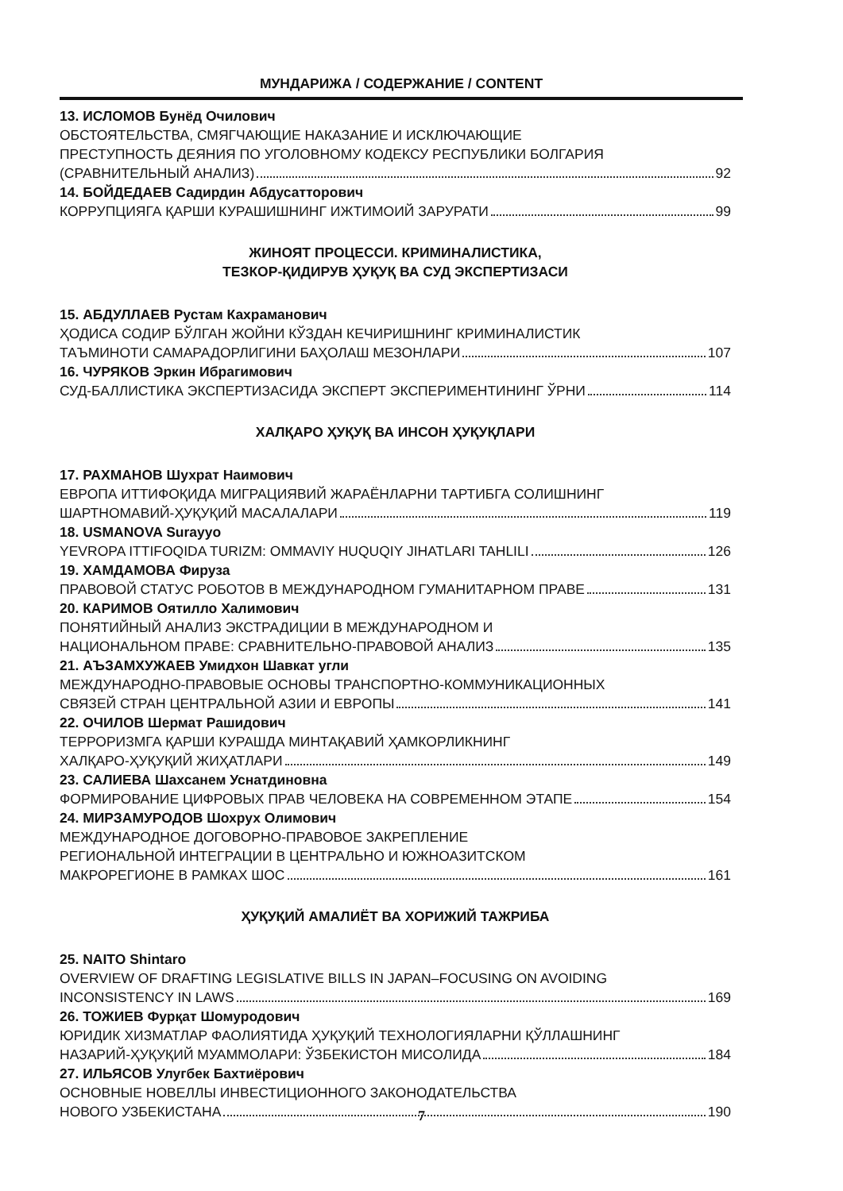МУНДАРИЖА / СОДЕРЖАНИЕ / CONTENT
13. ИСЛОМОВ Бунёд Очилович
ОБСТОЯТЕЛЬСТВА, СМЯГЧАЮЩИЕ НАКАЗАНИЕ И ИСКЛЮЧАЮЩИЕ
ПРЕСТУПНОСТЬ ДЕЯНИЯ ПО УГОЛОВНОМУ КОДЕКСУ РЕСПУБЛИКИ БОЛГАРИЯ
(СРАВНИТЕЛЬНЫЙ АНАЛИЗ) 92
14. БОЙДЕДАЕВ Садирдин Абдусатторович
КОРРУПЦИЯГА ҚАРШИ КУРАШИШНИНГ ИЖТИМОИЙ ЗАРУРАТИ 99
ЖИНОЯТ ПРОЦЕССИ. КРИМИНАЛИСТИКА,
ТЕЗКОР-ҚИДИРУВ ҲУҚУҚ ВА СУД ЭКСПЕРТИЗАСИ
15. АБДУЛЛАЕВ Рустам Кахраманович
ҲОДИСА СОДИР БЎЛГАН ЖОЙНИ КЎЗДАН КЕЧИРИШНИНГ КРИМИНАЛИСТИК
ТАЪМИНОТИ САМАРАДОРЛИГИНИ БАҲОЛАШ МЕЗОНЛАРИ 107
16. ЧУРЯКОВ Эркин Ибрагимович
СУД-БАЛЛИСТИКА ЭКСПЕРТИЗАСИДА ЭКСПЕРТ ЭКСПЕРИМЕНТИНИНГ ЎРНИ 114
ХАЛҚАРО ҲУҚУҚ ВА ИНСОН ҲУҚУҚЛАРИ
17. РАХМАНОВ Шухрат Наимович
ЕВРОПА ИТТИФОҚИДА МИГРАЦИЯВИЙ ЖАРАЁНЛАРНИ ТАРТИБГА СОЛИШНИНГ
ШАРТНОМАВИЙ-ҲУҚУҚИЙ МАСАЛАЛАРИ 119
18. USMANOVA Surayyo
YEVROPA ITTIFOQIDA TURIZM: OMMAVIY HUQUQIY JIHATLARI TAHLILI 126
19. ХАМДАМОВА Фируза
ПРАВОВОЙ СТАТУС РОБОТОВ В МЕЖДУНАРОДНОМ ГУМАНИТАРНОМ ПРАВЕ 131
20. КАРИМОВ Оятилло Халимович
ПОНЯТИЙНЫЙ АНАЛИЗ ЭКСТРАДИЦИИ В МЕЖДУНАРОДНОМ И
НАЦИОНАЛЬНОМ ПРАВЕ: СРАВНИТЕЛЬНО-ПРАВОВОЙ АНАЛИЗ 135
21. АЪЗАМХУЖАЕВ Умидхон Шавкат угли
МЕЖДУНАРОДНО-ПРАВОВЫЕ ОСНОВЫ ТРАНСПОРТНО-КОММУНИКАЦИОННЫХ
СВЯЗЕЙ СТРАН ЦЕНТРАЛЬНОЙ АЗИИ И ЕВРОПЫ 141
22. ОЧИЛОВ Шермат Рашидович
ТЕРРОРИЗМГА ҚАРШИ КУРАШДА МИНТАҚАВИЙ ҲАМКОРЛИКНИНГ
ХАЛҚАРО-ҲУҚУҚИЙ ЖИҲАТЛАРИ 149
23. САЛИЕВА Шахсанем Уснатдиновна
ФОРМИРОВАНИЕ ЦИФРОВЫХ ПРАВ ЧЕЛОВЕКА НА СОВРЕМЕННОМ ЭТАПЕ 154
24. МИРЗАМУРОДОВ Шохрух Олимович
МЕЖДУНАРОДНОЕ ДОГОВОРНО-ПРАВОВОЕ ЗАКРЕПЛЕНИЕ
РЕГИОНАЛЬНОЙ ИНТЕГРАЦИИ В ЦЕНТРАЛЬНО И ЮЖНОАЗИТСКОМ
МАКРОРЕГИОНЕ В РАМКАХ ШОС 161
ҲУҚУҚИЙ АМАЛИЁТ ВА ХОРИЖИЙ ТАЖРИБА
25. NAITO Shintaro
OVERVIEW OF DRAFTING LEGISLATIVE BILLS IN JAPAN–FOCUSING ON AVOIDING
INCONSISTENCY IN LAWS 169
26. ТОЖИЕВ Фурқат Шомуродович
ЮРИДИК ХИЗМАТЛАР ФАОЛИЯТИДА ҲУҚУҚИЙ ТЕХНОЛОГИЯЛАРНИ ҚЎЛЛАШНИНГ
НАЗАРИЙ-ҲУҚУҚИЙ МУАММОЛАРИ: ЎЗБЕКИСТОН МИСОЛИДА 184
27. ИЛЬЯСОВ Улугбек Бахтиёрович
ОСНОВНЫЕ НОВЕЛЛЫ ИНВЕСТИЦИОННОГО ЗАКОНОДАТЕЛЬСТВА
НОВОГО УЗБЕКИСТАНА 190
7